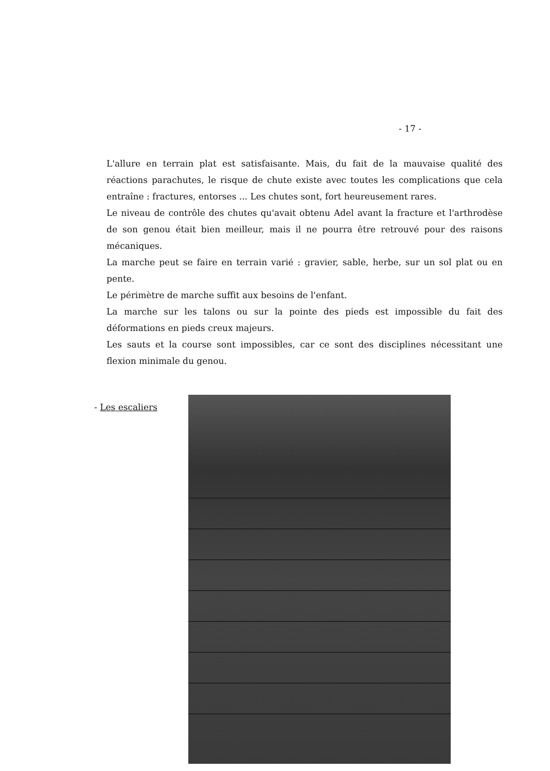- 17 -
L'allure en terrain plat est satisfaisante. Mais, du fait de la mauvaise qualité des réactions parachutes, le risque de chute existe avec toutes les complications que cela entraîne : fractures, entorses ... Les chutes sont, fort heureusement rares.
Le niveau de contrôle des chutes qu'avait obtenu Adel avant la fracture et l'arthrodèse de son genou était bien meilleur, mais il ne pourra être retrouvé pour des raisons mécaniques.
La marche peut se faire en terrain varié : gravier, sable, herbe, sur un sol plat ou en pente.
Le périmètre de marche suffit aux besoins de l'enfant.
La marche sur les talons ou sur la pointe des pieds est impossible du fait des déformations en pieds creux majeurs.
Les sauts et la course sont impossibles, car ce sont des disciplines nécessitant une flexion minimale du genou.
- Les escaliers